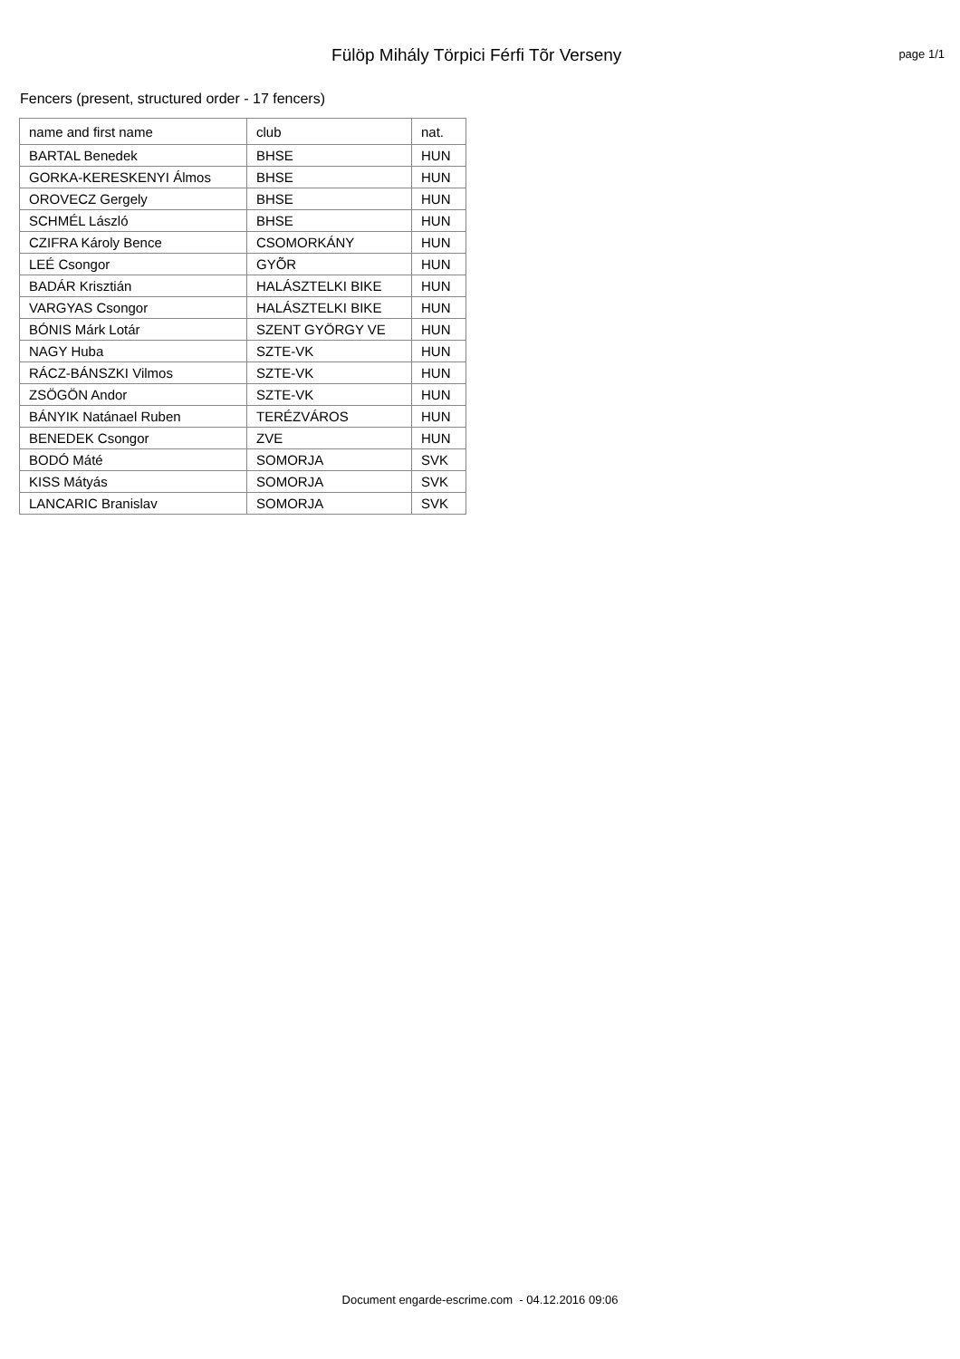Fülöp Mihály Törpici Férfi Tõr Verseny
page 1/1
Fencers (present, structured order - 17 fencers)
| name and first name | club | nat. |
| --- | --- | --- |
| BARTAL Benedek | BHSE | HUN |
| GORKA-KERESKENYI Álmos | BHSE | HUN |
| OROVECZ Gergely | BHSE | HUN |
| SCHMÉL László | BHSE | HUN |
| CZIFRA Károly Bence | CSOMORKÁNY | HUN |
| LEÉ Csongor | GYÕR | HUN |
| BADÁR Krisztián | HALÁSZTELKI BIKE | HUN |
| VARGYAS Csongor | HALÁSZTELKI BIKE | HUN |
| BÓNIS Márk Lotár | SZENT GYÖRGY VE | HUN |
| NAGY Huba | SZTE-VK | HUN |
| RÁCZ-BÁNSZKI Vilmos | SZTE-VK | HUN |
| ZSÖGÖN Andor | SZTE-VK | HUN |
| BÁNYIK Natánael Ruben | TERÉZVÁROS | HUN |
| BENEDEK Csongor | ZVE | HUN |
| BODÓ Máté | SOMORJA | SVK |
| KISS Mátyás | SOMORJA | SVK |
| LANCARIC Branislav | SOMORJA | SVK |
Document engarde-escrime.com - 04.12.2016 09:06